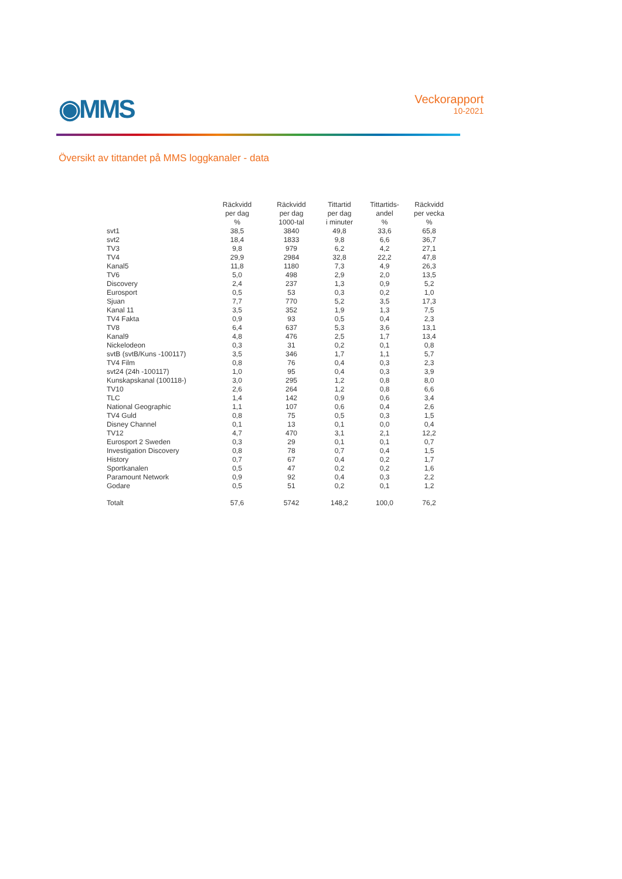◉MMS
Veckorapport
10-2021
Översikt av tittandet på MMS loggkanaler - data
| | Räckvidd per dag % | Räckvidd per dag 1000-tal | Tittartid per dag i minuter | Tittartids- andel % | Räckvidd per vecka % |
| --- | --- | --- | --- | --- | --- |
| svt1 | 38,5 | 3840 | 49,8 | 33,6 | 65,8 |
| svt2 | 18,4 | 1833 | 9,8 | 6,6 | 36,7 |
| TV3 | 9,8 | 979 | 6,2 | 4,2 | 27,1 |
| TV4 | 29,9 | 2984 | 32,8 | 22,2 | 47,8 |
| Kanal5 | 11,8 | 1180 | 7,3 | 4,9 | 26,3 |
| TV6 | 5,0 | 498 | 2,9 | 2,0 | 13,5 |
| Discovery | 2,4 | 237 | 1,3 | 0,9 | 5,2 |
| Eurosport | 0,5 | 53 | 0,3 | 0,2 | 1,0 |
| Sjuan | 7,7 | 770 | 5,2 | 3,5 | 17,3 |
| Kanal 11 | 3,5 | 352 | 1,9 | 1,3 | 7,5 |
| TV4 Fakta | 0,9 | 93 | 0,5 | 0,4 | 2,3 |
| TV8 | 6,4 | 637 | 5,3 | 3,6 | 13,1 |
| Kanal9 | 4,8 | 476 | 2,5 | 1,7 | 13,4 |
| Nickelodeon | 0,3 | 31 | 0,2 | 0,1 | 0,8 |
| svtB (svtB/Kuns -100117) | 3,5 | 346 | 1,7 | 1,1 | 5,7 |
| TV4 Film | 0,8 | 76 | 0,4 | 0,3 | 2,3 |
| svt24 (24h -100117) | 1,0 | 95 | 0,4 | 0,3 | 3,9 |
| Kunskapskanal (100118-) | 3,0 | 295 | 1,2 | 0,8 | 8,0 |
| TV10 | 2,6 | 264 | 1,2 | 0,8 | 6,6 |
| TLC | 1,4 | 142 | 0,9 | 0,6 | 3,4 |
| National Geographic | 1,1 | 107 | 0,6 | 0,4 | 2,6 |
| TV4 Guld | 0,8 | 75 | 0,5 | 0,3 | 1,5 |
| Disney Channel | 0,1 | 13 | 0,1 | 0,0 | 0,4 |
| TV12 | 4,7 | 470 | 3,1 | 2,1 | 12,2 |
| Eurosport 2 Sweden | 0,3 | 29 | 0,1 | 0,1 | 0,7 |
| Investigation Discovery | 0,8 | 78 | 0,7 | 0,4 | 1,5 |
| History | 0,7 | 67 | 0,4 | 0,2 | 1,7 |
| Sportkanalen | 0,5 | 47 | 0,2 | 0,2 | 1,6 |
| Paramount Network | 0,9 | 92 | 0,4 | 0,3 | 2,2 |
| Godare | 0,5 | 51 | 0,2 | 0,1 | 1,2 |
| Totalt | 57,6 | 5742 | 148,2 | 100,0 | 76,2 |